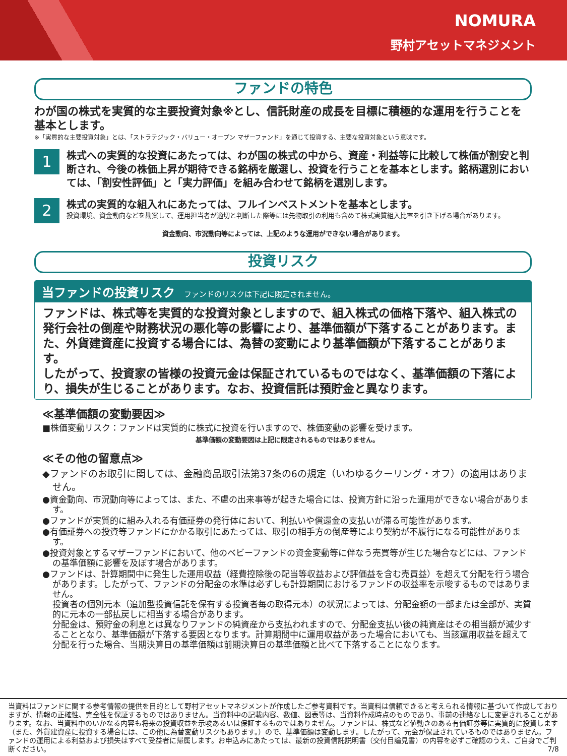NOMURA
野村アセットマネジメント
ファンドの特色
わが国の株式を実質的な主要投資対象※とし、信託財産の成長を目標に積極的な運用を行うことを基本とします。
※「実質的な主要投資対象」とは、「ストラテジック・バリュー・オープン マザーファンド」を通じて投資する、主要な投資対象という意味です。
1
株式への実質的な投資にあたっては、わが国の株式の中から、資産・利益等に比較して株価が割安と判断され、今後の株価上昇が期待できる銘柄を厳選し、投資を行うことを基本とします。銘柄選別においては、「割安性評価」と「実力評価」を組み合わせて銘柄を選別します。
2
株式の実質的な組入れにあたっては、フルインベストメントを基本とします。
投資環境、資金動向などを勘案して、運用担当者が適切と判断した際等には先物取引の利用も含めて株式実質組入比率を引き下げる場合があります。
資金動向、市況動向等によっては、上記のような運用ができない場合があります。
投資リスク
当ファンドの投資リスク ファンドのリスクは下記に限定されません。
ファンドは、株式等を実質的な投資対象としますので、組入株式の価格下落や、組入株式の発行会社の倒産や財務状況の悪化等の影響により、基準価額が下落することがあります。また、外貨建資産に投資する場合には、為替の変動により基準価額が下落することがあります。
したがって、投資家の皆様の投資元金は保証されているものではなく、基準価額の下落により、損失が生じることがあります。なお、投資信託は預貯金と異なります。
≪基準価額の変動要因≫
■株価変動リスク：ファンドは実質的に株式に投資を行いますので、株価変動の影響を受けます。
基準価額の変動要因は上記に限定されるものではありません。
≪その他の留意点≫
◆ファンドのお取引に関しては、金融商品取引法第37条の6の規定（いわゆるクーリング・オフ）の適用はありません。
●資金動向、市況動向等によっては、また、不慮の出来事等が起きた場合には、投資方針に沿った運用ができない場合があります。
●ファンドが実質的に組み入れる有価証券の発行体において、利払いや償還金の支払いが滞る可能性があります。
●有価証券への投資等ファンドにかかる取引にあたっては、取引の相手方の倒産等により契約が不履行になる可能性があります。
●投資対象とするマザーファンドにおいて、他のベビーファンドの資金変動等に伴なう売買等が生じた場合などには、ファンドの基準価額に影響を及ぼす場合があります。
●ファンドは、計算期間中に発生した運用収益（経費控除後の配当等収益および評価益を含む売買益）を超えて分配を行う場合があります。したがって、ファンドの分配金の水準は必ずしも計算期間におけるファンドの収益率を示唆するものではありません。
投資者の個別元本（追加型投資信託を保有する投資者毎の取得元本）の状況によっては、分配金額の一部または全部が、実質的に元本の一部払戻しに相当する場合があります。
分配金は、預貯金の利息とは異なりファンドの純資産から支払われますので、分配金支払い後の純資産はその相当額が減少することとなり、基準価額が下落する要因となります。計算期間中に運用収益があった場合においても、当該運用収益を超えて分配を行った場合、当期決算日の基準価額は前期決算日の基準価額と比べて下落することになります。
当資料はファンドに関する参考情報の提供を目的として野村アセットマネジメントが作成したご参考資料です。当資料は信頼できると考えられる情報に基づいて作成しておりますが、情報の正確性、完全性を保証するものではありません。当資料中の記載内容、数値、図表等は、当資料作成時点のものであり、事前の連絡なしに変更されることがあります。なお、当資料中のいかなる内容も将来の投資収益を示唆あるいは保証するものではありません。ファンドは、株式など値動きのある有価証券等に実質的に投資します（また、外貨建資産に投資する場合には、この他に為替変動リスクもあります。）ので、基準価額は変動します。したがって、元金が保証されているものではありません。ファンドの運用による利益および損失はすべて受益者に帰属します。お申込みにあたっては、最新の投資信託説明書（交付目論見書）の内容を必ずご確認のうえ、ご自身でご判断ください。 7/8